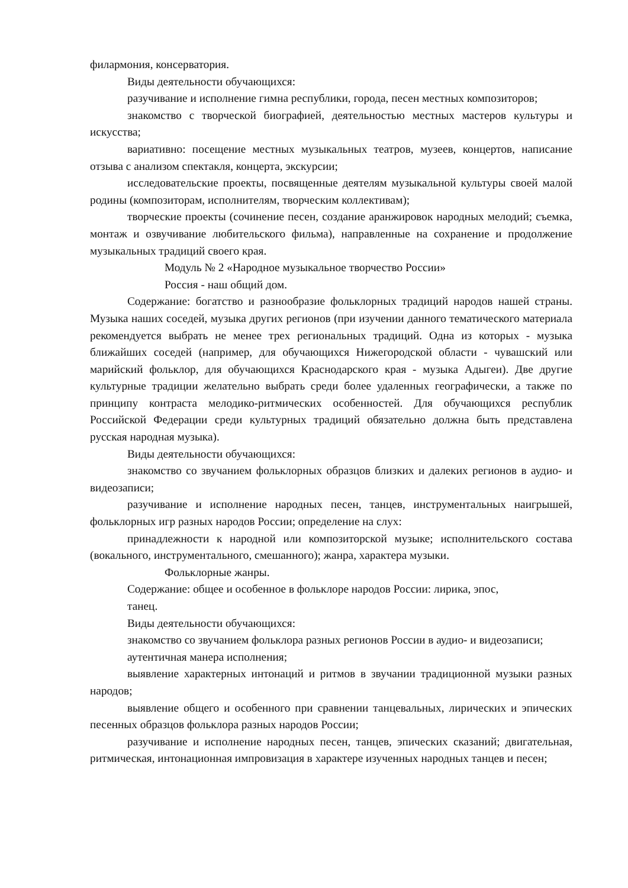филармония, консерватория.
Виды деятельности обучающихся:
разучивание и исполнение гимна республики, города, песен местных композиторов;
знакомство с творческой биографией, деятельностью местных мастеров культуры и искусства;
вариативно: посещение местных музыкальных театров, музеев, концертов, написание отзыва с анализом спектакля, концерта, экскурсии;
исследовательские проекты, посвященные деятелям музыкальной культуры своей малой родины (композиторам, исполнителям, творческим коллективам);
творческие проекты (сочинение песен, создание аранжировок народных мелодий; съемка, монтаж и озвучивание любительского фильма), направленные на сохранение и продолжение музыкальных традиций своего края.
Модуль № 2 «Народное музыкальное творчество России»
Россия - наш общий дом.
Содержание: богатство и разнообразие фольклорных традиций народов нашей страны. Музыка наших соседей, музыка других регионов (при изучении данного тематического материала рекомендуется выбрать не менее трех региональных традиций. Одна из которых - музыка ближайших соседей (например, для обучающихся Нижегородской области - чувашский или марийский фольклор, для обучающихся Краснодарского края - музыка Адыгеи). Две другие культурные традиции желательно выбрать среди более удаленных географически, а также по принципу контраста мелодико-ритмических особенностей. Для обучающихся республик Российской Федерации среди культурных традиций обязательно должна быть представлена русская народная музыка).
Виды деятельности обучающихся:
знакомство со звучанием фольклорных образцов близких и далеких регионов в аудио- и видеозаписи;
разучивание и исполнение народных песен, танцев, инструментальных наигрышей, фольклорных игр разных народов России; определение на слух:
принадлежности к народной или композиторской музыке; исполнительского состава (вокального, инструментального, смешанного); жанра, характера музыки.
Фольклорные жанры.
Содержание: общее и особенное в фольклоре народов России: лирика, эпос,
танец.
Виды деятельности обучающихся:
знакомство со звучанием фольклора разных регионов России в аудио- и видеозаписи;
аутентичная манера исполнения;
выявление характерных интонаций и ритмов в звучании традиционной музыки разных народов;
выявление общего и особенного при сравнении танцевальных, лирических и эпических песенных образцов фольклора разных народов России;
разучивание и исполнение народных песен, танцев, эпических сказаний; двигательная, ритмическая, интонационная импровизация в характере изученных народных танцев и песен;